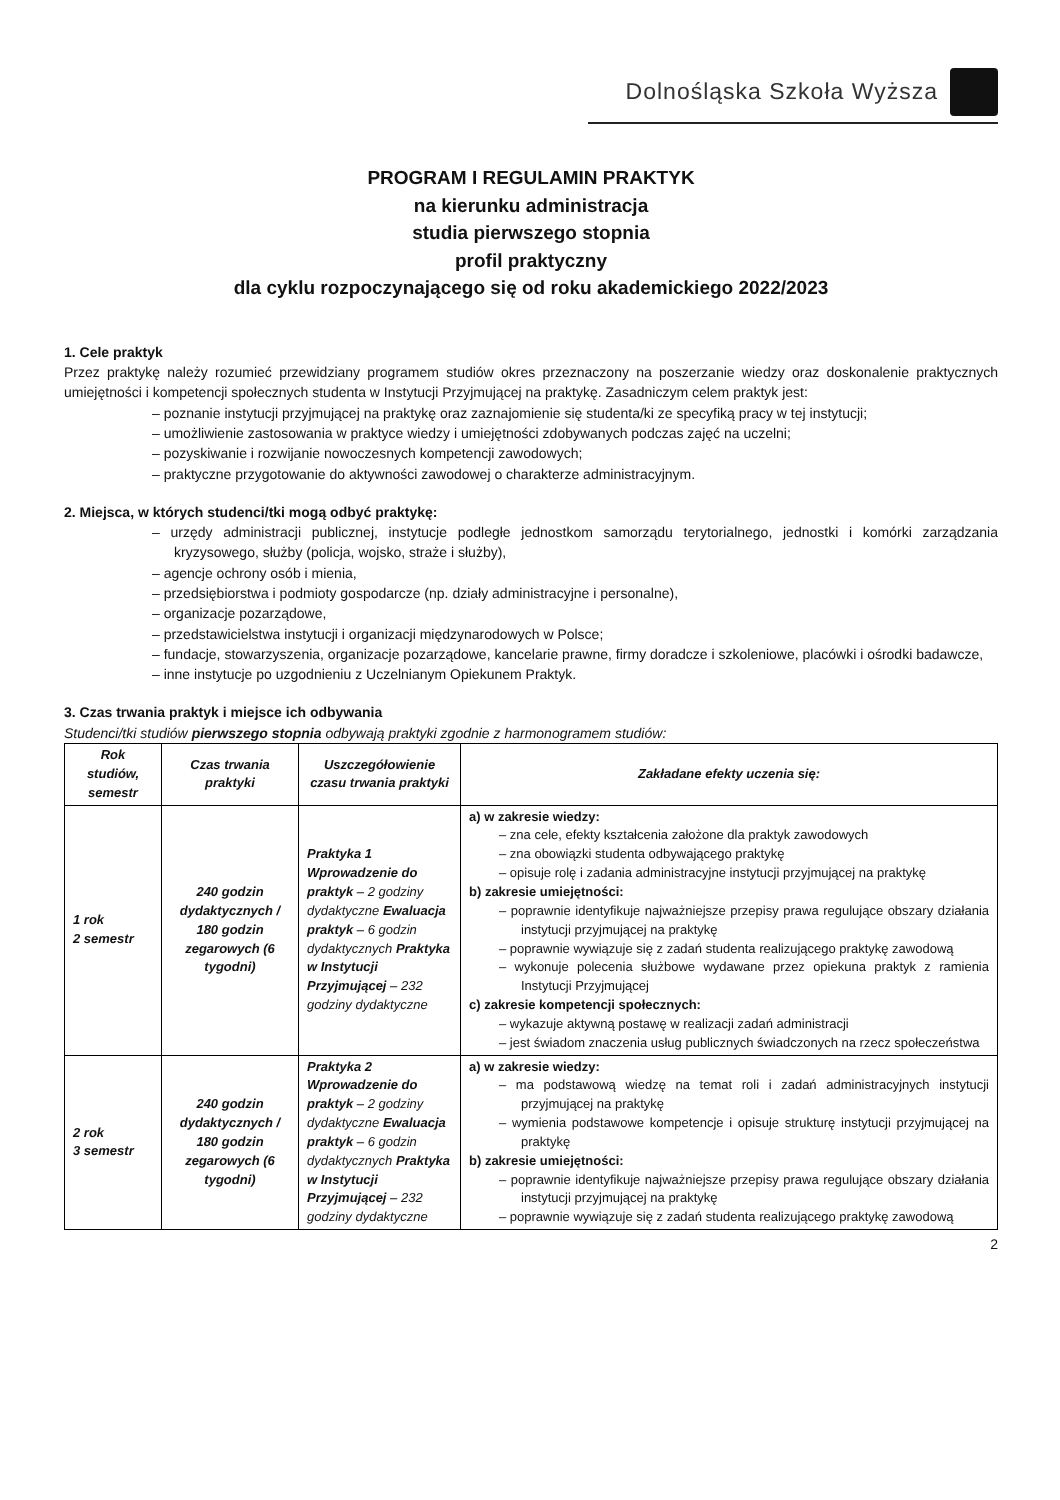Dolnośląska Szkoła Wyższa
PROGRAM I REGULAMIN PRAKTYK
na kierunku administracja
studia pierwszego stopnia
profil praktyczny
dla cyklu rozpoczynającego się od roku akademickiego 2022/2023
1. Cele praktyk
Przez praktykę należy rozumieć przewidziany programem studiów okres przeznaczony na poszerzanie wiedzy oraz doskonalenie praktycznych umiejętności i kompetencji społecznych studenta w Instytucji Przyjmującej na praktykę. Zasadniczym celem praktyk jest:
– poznanie instytucji przyjmującej na praktykę oraz zaznajomienie się studenta/ki ze specyfiką pracy w tej instytucji;
– umożliwienie zastosowania w praktyce wiedzy i umiejętności zdobywanych podczas zajęć na uczelni;
– pozyskiwanie i rozwijanie nowoczesnych kompetencji zawodowych;
– praktyczne przygotowanie do aktywności zawodowej o charakterze administracyjnym.
2. Miejsca, w których studenci/tki mogą odbyć praktykę:
– urzędy administracji publicznej, instytucje podległe jednostkom samorządu terytorialnego, jednostki i komórki zarządzania kryzysowego, służby (policja, wojsko, straże i służby),
– agencje ochrony osób i mienia,
– przedsiębiorstwa i podmioty gospodarcze (np. działy administracyjne i personalne),
– organizacje pozarządowe,
– przedstawicielstwa instytucji i organizacji międzynarodowych w Polsce;
– fundacje, stowarzyszenia, organizacje pozarządowe, kancelarie prawne, firmy doradcze i szkoleniowe, placówki i ośrodki badawcze,
– inne instytucje po uzgodnieniu z Uczelnianym Opiekunem Praktyk.
3. Czas trwania praktyk i miejsce ich odbywania
Studenci/tki studiów pierwszego stopnia odbywają praktyki zgodnie z harmonogramem studiów:
| Rok studiów, semestr | Czas trwania praktyki | Uszczegółowienie czasu trwania praktyki | Zakładane efekty uczenia się: |
| --- | --- | --- | --- |
| 1 rok 2 semestr | 240 godzin dydaktycznych / 180 godzin zegarowych (6 tygodni) | Praktyka 1 Wprowadzenie do praktyk – 2 godziny dydaktyczne Ewaluacja praktyk – 6 godzin dydaktycznych Praktyka w Instytucji Przyjmującej – 232 godziny dydaktyczne | a) w zakresie wiedzy: – zna cele, efekty kształcenia założone dla praktyk zawodowych – zna obowiązki studenta odbywającego praktykę – opisuje rolę i zadania administracyjne instytucji przyjmującej na praktykę b) zakresie umiejętności: – poprawnie identyfikuje najważniejsze przepisy prawa regulujące obszary działania instytucji przyjmującej na praktykę – poprawnie wywiązuje się z zadań studenta realizującego praktykę zawodową – wykonuje polecenia służbowe wydawane przez opiekuna praktyk z ramienia Instytucji Przyjmującej c) zakresie kompetencji społecznych: – wykazuje aktywną postawę w realizacji zadań administracji – jest świadom znaczenia usług publicznych świadczonych na rzecz społeczeństwa |
| 2 rok 3 semestr | 240 godzin dydaktycznych / 180 godzin zegarowych (6 tygodni) | Praktyka 2 Wprowadzenie do praktyk – 2 godziny dydaktyczne Ewaluacja praktyk – 6 godzin dydaktycznych Praktyka w Instytucji Przyjmującej – 232 godziny dydaktyczne | a) w zakresie wiedzy: – ma podstawową wiedzę na temat roli i zadań administracyjnych instytucji przyjmującej na praktykę – wymienia podstawowe kompetencje i opisuje strukturę instytucji przyjmującej na praktykę b) zakresie umiejętności: – poprawnie identyfikuje najważniejsze przepisy prawa regulujące obszary działania instytucji przyjmującej na praktykę – poprawnie wywiązuje się z zadań studenta realizującego praktykę zawodową |
2